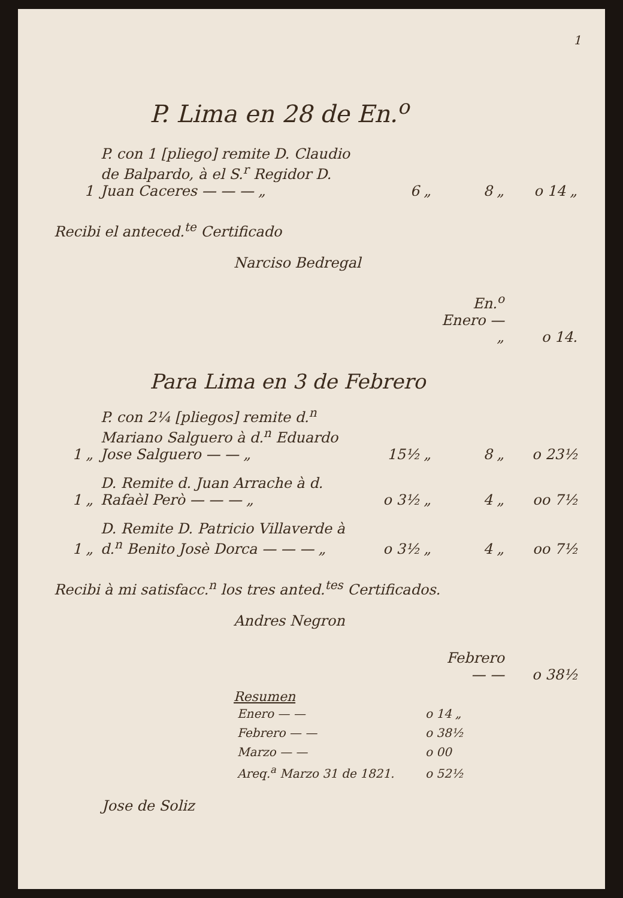1
P. Lima en 28 de En.<sup>o</sup>
| 1 | P. con 1 [pliego] remite D. Claudio de Balpardo, à el S.<sup>r</sup> Regidor D. Juan Caceres — — — „ | 6 „ | 8 „ | o 14 „ |
Recibi el anteced.<sup>te</sup> Certificado
Narciso Bedregal
| | En.<sup>o</sup> Enero — „ | o 14. |
Para Lima en 3 de Febrero
| 1 „ | P. con 2¼ [pliegos] remite d.<sup>n</sup> Mariano Salguero à d.<sup>n</sup> Eduardo Jose Salguero — — „ | 15½ „ | 8 „ | o 23½ |
| 1 „ | D. Remite d. Juan Arrache à d. Rafaèl Però — — — „ | o 3½ „ | 4 „ | oo 7½ |
| 1 „ | D. Remite D. Patricio Villaverde à d.<sup>n</sup> Benito Josè Dorca — — — „ | o 3½ „ | 4 „ | oo 7½ |
Recibi à mi satisfacc.<sup>n</sup> los tres anted.<sup>tes</sup> Certificados.
Andres Negron
| | Febrero — — | o 38½ |
Resumen
| Enero — — | o 14 „ |
| Febrero — — | o 38½ |
| Marzo — — | o 00 |
| Areq.<sup>a</sup> Marzo 31 de 1821. | o 52½ |
Jose de Soliz